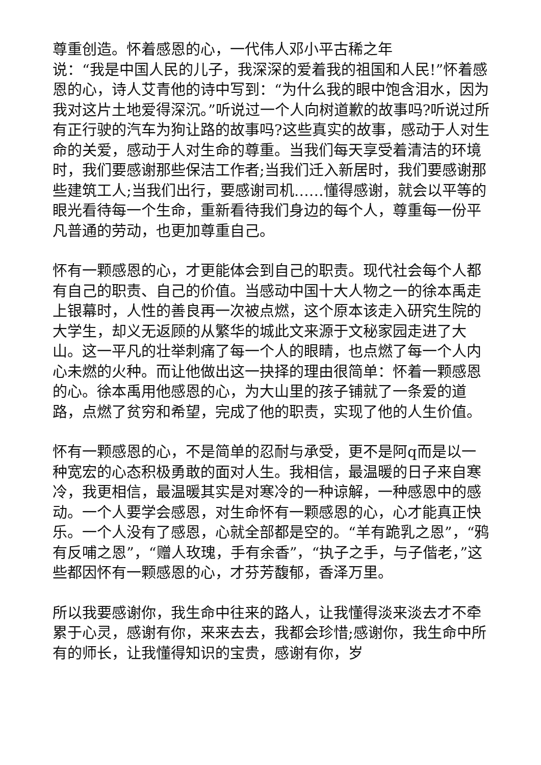尊重创造。怀着感恩的心，一代伟人邓小平古稀之年
说：“我是中国人民的儿子，我深深的爱着我的祖国和人民!”怀着感恩的心，诗人艾青他的诗中写到：“为什么我的眼中饱含泪水，因为我对这片土地爱得深沉。”听说过一个人向树道歉的故事吗?听说过所有正行驶的汽车为狗让路的故事吗?这些真实的故事，感动于人对生命的关爱，感动于人对生命的尊重。当我们每天享受着清洁的环境时，我们要感谢那些保洁工作者;当我们迁入新居时，我们要感谢那些建筑工人;当我们出行，要感谢司机……懂得感谢，就会以平等的眼光看待每一个生命，重新看待我们身边的每个人，尊重每一份平凡普通的劳动，也更加尊重自己。
怀有一颗感恩的心，才更能体会到自己的职责。现代社会每个人都有自己的职责、自己的价值。当感动中国十大人物之一的徐本禹走上银幕时，人性的善良再一次被点燃，这个原本该走入研究生院的大学生，却义无返顾的从繁华的城此文来源于文秘家园走进了大山。这一平凡的壮举刺痛了每一个人的眼睛，也点燃了每一个人内心未燃的火种。而让他做出这一抉择的理由很简单：怀着一颗感恩的心。徐本禹用他感恩的心，为大山里的孩子铺就了一条爱的道路，点燃了贫穷和希望，完成了他的职责，实现了他的人生价值。
怀有一颗感恩的心，不是简单的忍耐与承受，更不是阿q而是以一种宽宏的心态积极勇敢的面对人生。我相信，最温暖的日子来自寒冷，我更相信，最温暖其实是对寒冷的一种谅解，一种感恩中的感动。一个人要学会感恩，对生命怀有一颗感恩的心，心才能真正快乐。一个人没有了感恩，心就全部都是空的。“羊有跪乳之恩”，“鸦有反哺之恩”，“赠人玫瑰，手有余香”，“执子之手，与子偕老，”这些都因怀有一颗感恩的心，才芬芳馥郁，香泽万里。
所以我要感谢你，我生命中往来的路人，让我懂得淡来淡去才不牵累于心灵，感谢有你，来来去去，我都会珍惜;感谢你，我生命中所有的师长，让我懂得知识的宝贵，感谢有你，岁